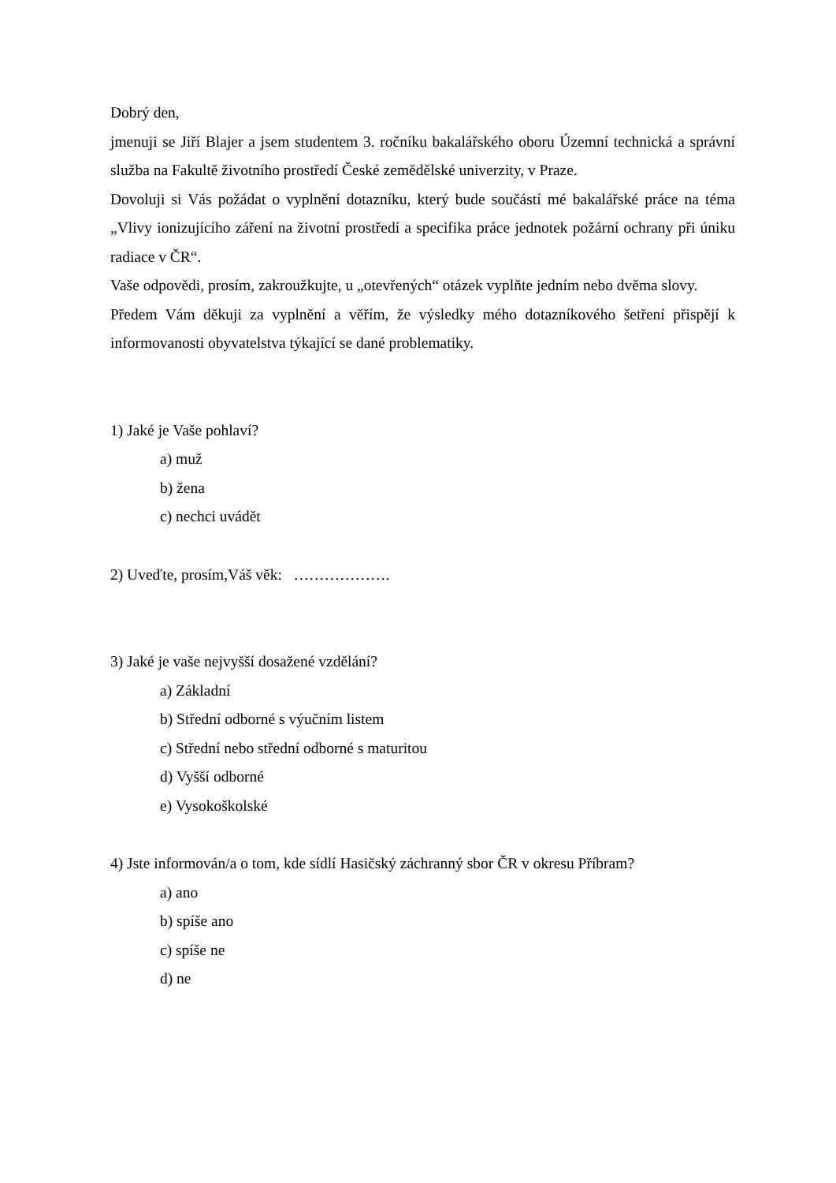Dobrý den,
jmenuji se Jiří Blajer a jsem studentem 3. ročníku bakalářského oboru Územní technická a správní služba na Fakultě životního prostředí České zemědělské univerzity, v Praze.
Dovoluji si Vás požádat o vyplnění dotazníku, který bude součástí mé bakalářské práce na téma „Vlivy ionizujícího záření na životní prostředí a specifika práce jednotek požární ochrany při úniku radiace v ČR“.
Vaše odpovědi, prosím, zakroužkujte, u „otevřených“ otázek vyplňte jedním nebo dvěma slovy.
Předem Vám děkuji za vyplnění a věřím, že výsledky mého dotazníkového šetření přispějí k informovanosti obyvatelstva týkající se dané problematiky.
1) Jaké je Vaše pohlaví?
a) muž
b) žena
c) nechci uvádět
2) Uveďte, prosím,Váš věk: ……………….
3) Jaké je vaše nejvyšší dosažené vzdělání?
a) Základní
b) Střední odborné s výučním listem
c) Střední nebo střední odborné s maturitou
d) Vyšší odborné
e) Vysokoškolské
4) Jste informován/a o tom, kde sídlí Hasičský záchranný sbor ČR v okresu Příbram?
a) ano
b) spíše ano
c) spíše ne
d) ne